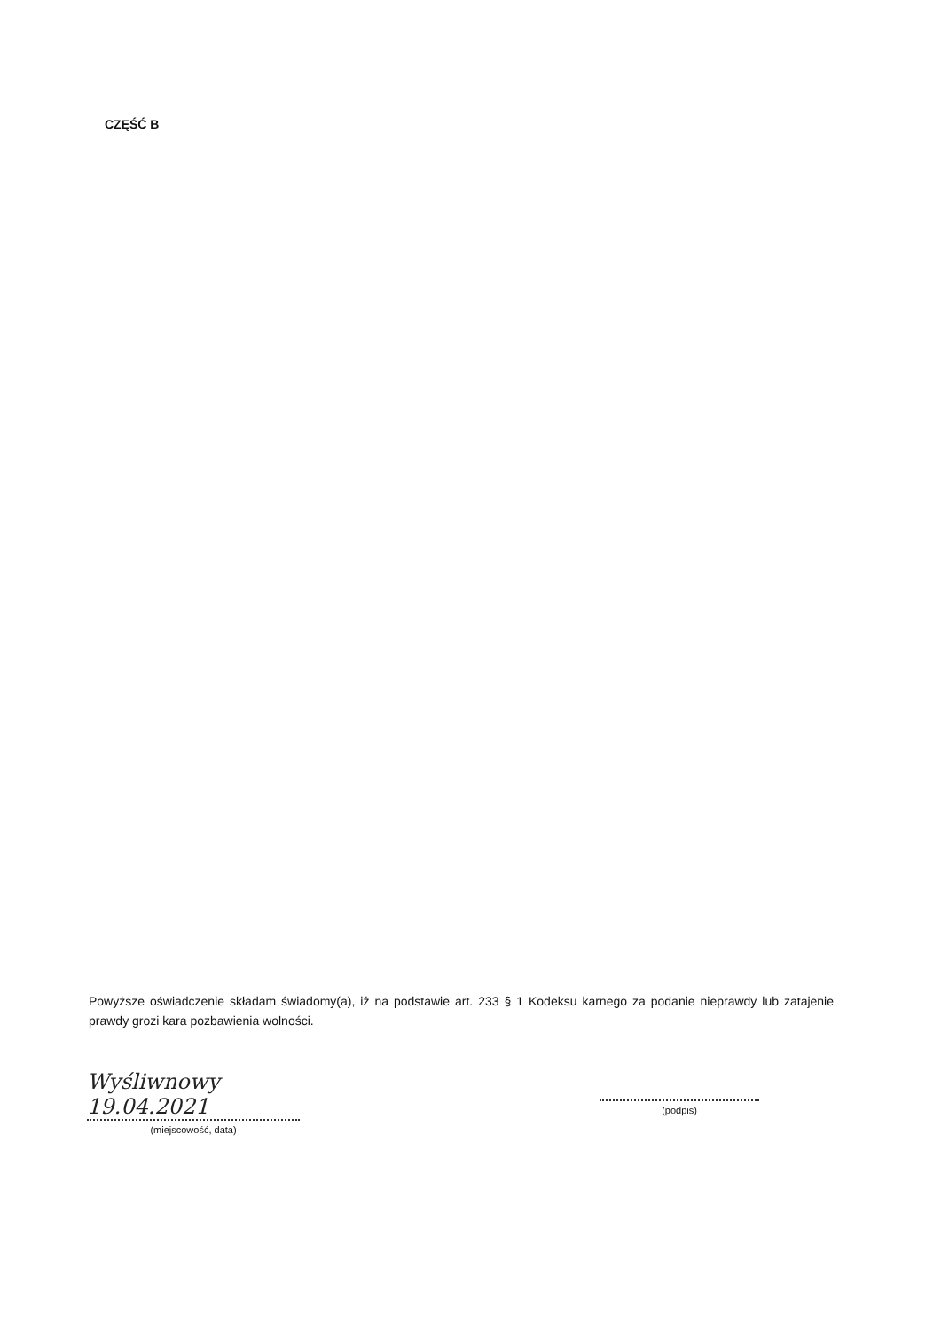CZĘŚĆ B
Powyższe oświadczenie składam świadomy(a), iż na podstawie art. 233 § 1 Kodeksu karnego za podanie nieprawdy lub zatajenie prawdy grozi kara pozbawienia wolności.
Wyśliwnowy 19.04.2021
(miejscowość, data)
(podpis)